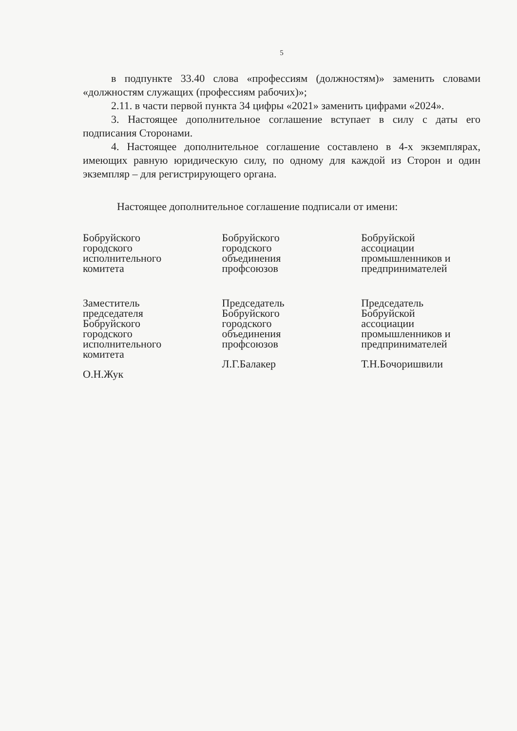5
в подпункте 33.40 слова «профессиям (должностям)» заменить словами «должностям служащих (профессиям рабочих)»;
2.11. в части первой пункта 34 цифры «2021» заменить цифрами «2024».
3. Настоящее дополнительное соглашение вступает в силу с даты его подписания Сторонами.
4. Настоящее дополнительное соглашение составлено в 4-х экземплярах, имеющих равную юридическую силу, по одному для каждой из Сторон и один экземпляр – для регистрирующего органа.
Настоящее дополнительное соглашение подписали от имени:
Бобруйского
городского
исполнительного
комитета
Заместитель
председателя
Бобруйского
городского
исполнительного
комитета
О.Н.Жук
Бобруйского
городского
объединения
профсоюзов
Председатель
Бобруйского
городского
объединения
профсоюзов
Л.Г.Балакер
Бобруйской
ассоциации
промышленников и
предпринимателей
Председатель
Бобруйской
ассоциации
промышленников и
предпринимателей
Т.Н.Бочоришвили